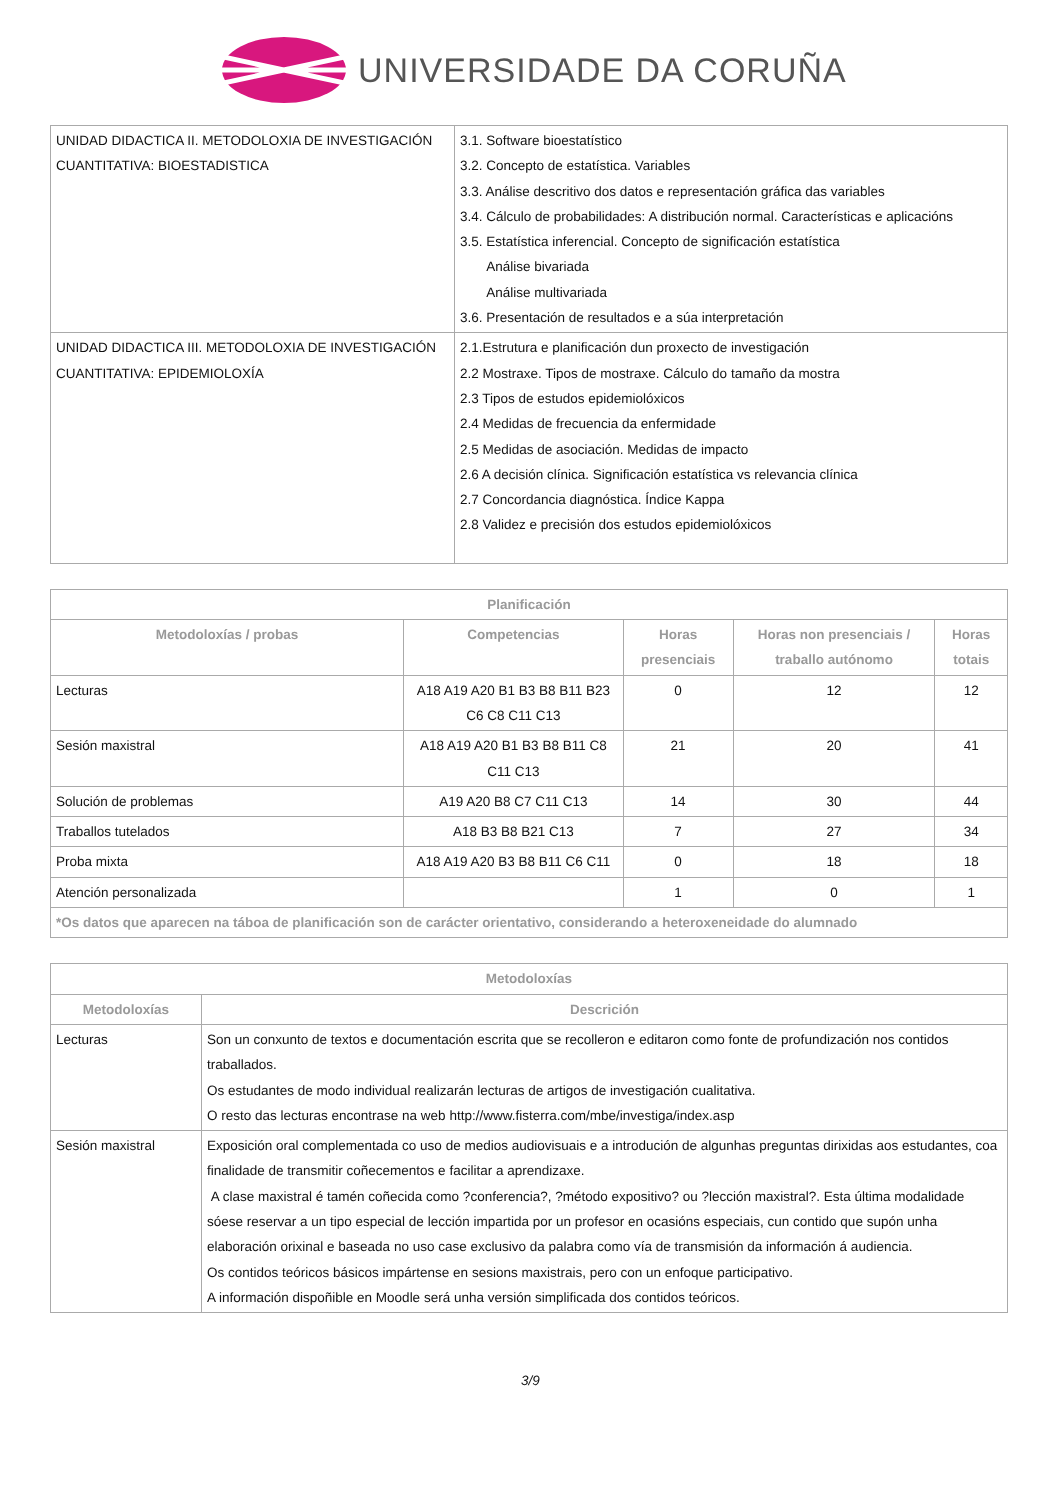UNIVERSIDADE DA CORUÑA
| UNIDAD DIDACTICA II. METODOLOXIA DE INVESTIGACIÓN CUANTITATIVA: BIOESTADISTICA | 3.1. Software bioestatístico 3.2. Concepto de estatística. Variables 3.3. Análise descritivo dos datos e representación gráfica das variables 3.4. Cálculo de probabilidades: A distribución normal. Características e aplicacións 3.5. Estatística inferencial. Concepto de significación estatística Análise bivariada Análise multivariada 3.6. Presentación de resultados e a súa interpretación |
| UNIDAD DIDACTICA III. METODOLOXIA DE INVESTIGACIÓN CUANTITATIVA: EPIDEMIOLOXÍA | 2.1.Estrutura e planificación dun proxecto de investigación 2.2 Mostraxe. Tipos de mostraxe. Cálculo do tamaño da mostra 2.3 Tipos de estudos epidemiolóxicos 2.4 Medidas de frecuencia da enfermidade 2.5 Medidas de asociación. Medidas de impacto 2.6 A decisión clínica. Significación estatística vs relevancia clínica 2.7 Concordancia diagnóstica. Índice Kappa 2.8 Validez e precisión dos estudos epidemiolóxicos |
| Planificación | | | | |
| --- | --- | --- | --- | --- |
| Metodoloxías / probas | Competencias | Horas presenciais | Horas non presenciais / traballo autónomo | Horas totais |
| Lecturas | A18 A19 A20 B1 B3 B8 B11 B23 C6 C8 C11 C13 | 0 | 12 | 12 |
| Sesión maxistral | A18 A19 A20 B1 B3 B8 B11 C8 C11 C13 | 21 | 20 | 41 |
| Solución de problemas | A19 A20 B8 C7 C11 C13 | 14 | 30 | 44 |
| Traballos tutelados | A18 B3 B8 B21 C13 | 7 | 27 | 34 |
| Proba mixta | A18 A19 A20 B3 B8 B11 C6 C11 | 0 | 18 | 18 |
| Atención personalizada | | 1 | 0 | 1 |
| *Os datos que aparecen na táboa de planificación son de carácter orientativo, considerando a heteroxeneidade do alumnado | | | | |
| Metodoloxías | |
| --- | --- |
| Metodoloxías | Descrición |
| Lecturas | Son un conxunto de textos e documentación escrita que se recolleron e editaron como fonte de profundización nos contidos traballados. Os estudantes de modo individual realizarán lecturas de artigos de investigación cualitativa. O resto das lecturas encontrase na web http://www.fisterra.com/mbe/investiga/index.asp |
| Sesión maxistral | Exposición oral complementada co uso de medios audiovisuais e a introdución de algunhas preguntas dirixidas aos estudantes, coa finalidade de transmitir coñecementos e facilitar a aprendizaxe. A clase maxistral é tamén coñecida como ?conferencia?, ?método expositivo? ou ?lección maxistral?. Esta última modalidade sóese reservar a un tipo especial de lección impartida por un profesor en ocasións especiais, cun contido que supón unha elaboración orixinal e baseada no uso case exclusivo da palabra como vía de transmisión da información á audiencia. Os contidos teóricos básicos impártense en sesions maxistrais, pero con un enfoque participativo. A información dispoñible en Moodle será unha versión simplificada dos contidos teóricos. |
3/9